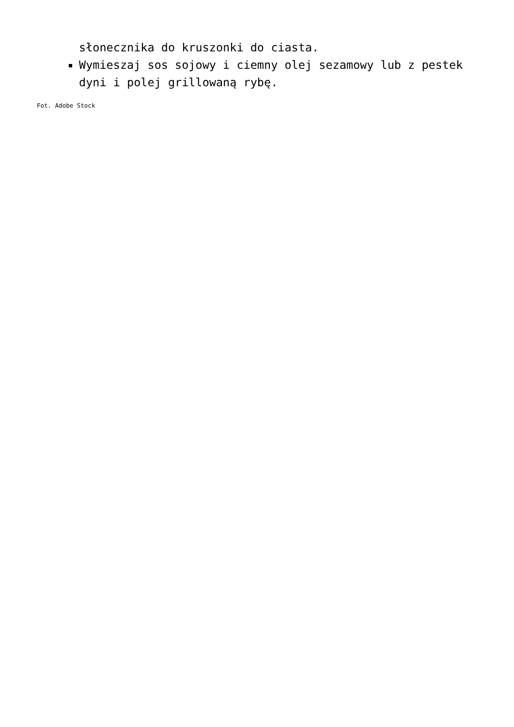słonecznika do kruszonki do ciasta.
Wymieszaj sos sojowy i ciemny olej sezamowy lub z pestek dyni i polej grillowaną rybę.
Fot. Adobe Stock